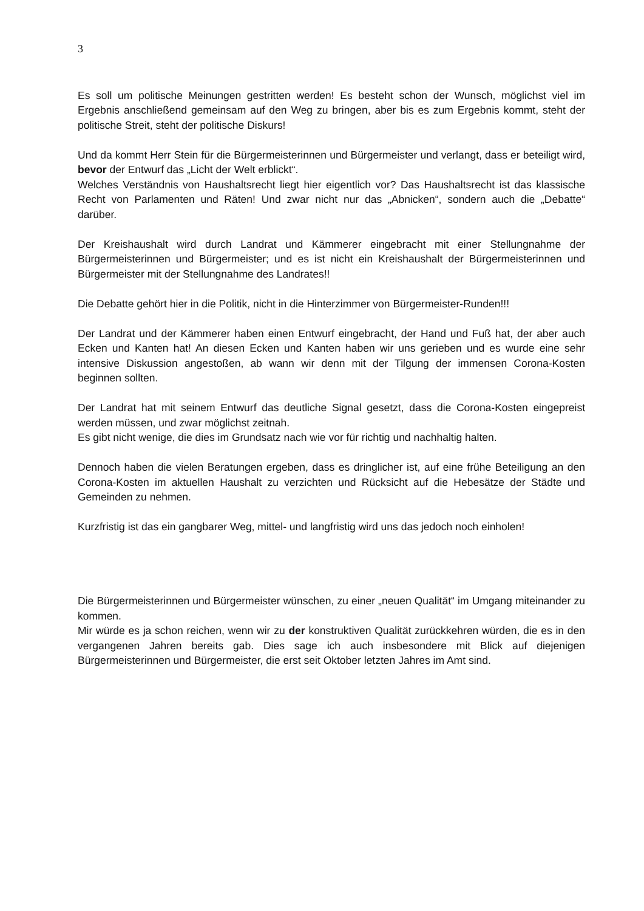3
Es soll um politische Meinungen gestritten werden! Es besteht schon der Wunsch, möglichst viel im Ergebnis anschließend gemeinsam auf den Weg zu bringen, aber bis es zum Ergebnis kommt, steht der politische Streit, steht der politische Diskurs!
Und da kommt Herr Stein für die Bürgermeisterinnen und Bürgermeister und verlangt, dass er beteiligt wird, bevor der Entwurf das „Licht der Welt erblickt“.
Welches Verständnis von Haushaltsrecht liegt hier eigentlich vor? Das Haushaltsrecht ist das klassische Recht von Parlamenten und Räten! Und zwar nicht nur das „Abnicken“, sondern auch die „Debatte“ darüber.
Der Kreishaushalt wird durch Landrat und Kämmerer eingebracht mit einer Stellungnahme der Bürgermeisterinnen und Bürgermeister; und es ist nicht ein Kreishaushalt der Bürgermeisterinnen und Bürgermeister mit der Stellungnahme des Landrates!!
Die Debatte gehört hier in die Politik, nicht in die Hinterzimmer von Bürgermeister-Runden!!!
Der Landrat und der Kämmerer haben einen Entwurf eingebracht, der Hand und Fuß hat, der aber auch Ecken und Kanten hat! An diesen Ecken und Kanten haben wir uns gerieben und es wurde eine sehr intensive Diskussion angestoßen, ab wann wir denn mit der Tilgung der immensen Corona-Kosten beginnen sollten.
Der Landrat hat mit seinem Entwurf das deutliche Signal gesetzt, dass die Corona-Kosten eingepreist werden müssen, und zwar möglichst zeitnah.
Es gibt nicht wenige, die dies im Grundsatz nach wie vor für richtig und nachhaltig halten.
Dennoch haben die vielen Beratungen ergeben, dass es dringlicher ist, auf eine frühe Beteiligung an den Corona-Kosten im aktuellen Haushalt zu verzichten und Rücksicht auf die Hebesätze der Städte und Gemeinden zu nehmen.
Kurzfristig ist das ein gangbarer Weg, mittel- und langfristig wird uns das jedoch noch einholen!
Die Bürgermeisterinnen und Bürgermeister wünschen, zu einer „neuen Qualität“ im Umgang miteinander zu kommen.
Mir würde es ja schon reichen, wenn wir zu der konstruktiven Qualität zurückkehren würden, die es in den vergangenen Jahren bereits gab. Dies sage ich auch insbesondere mit Blick auf diejenigen Bürgermeisterinnen und Bürgermeister, die erst seit Oktober letzten Jahres im Amt sind.